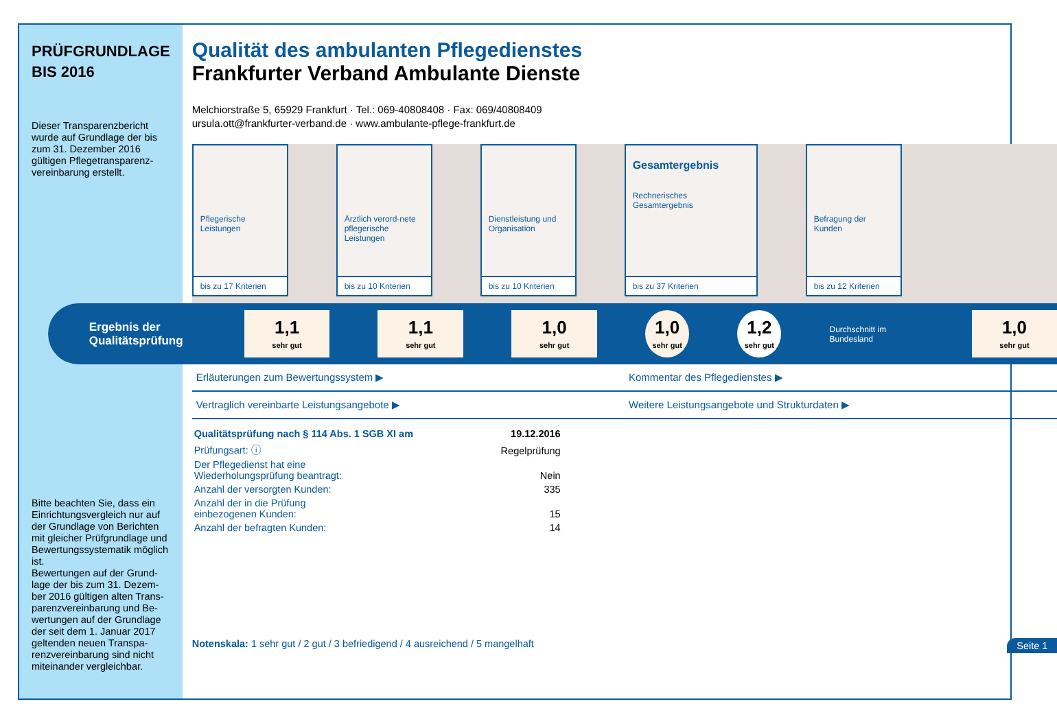PRÜFGRUNDLAGE
BIS 2016
Dieser Transparenzbericht wurde auf Grundlage der bis zum 31. Dezember 2016 gültigen Pflegetransparenz-vereinbarung erstellt.
Bitte beachten Sie, dass ein Einrichtungsvergleich nur auf der Grundlage von Berichten mit gleicher Prüfgrundlage und Bewertungssystematik möglich ist.
Bewertungen auf der Grund-lage der bis zum 31. Dezem-ber 2016 gültigen alten Trans-parenzvereinbarung und Be-wertungen auf der Grundlage der seit dem 1. Januar 2017 geltenden neuen Transpa-renzvereinbarung sind nicht miteinander vergleichbar.
Qualität des ambulanten Pflegedienstes
Frankfurter Verband Ambulante Dienste
Melchiorstraße 5, 65929 Frankfurt · Tel.: 069-40808408 · Fax: 069/40808409
ursula.ott@frankfurter-verband.de · www.ambulante-pflege-frankfurt.de
Pflegerische Leistungen
bis zu 17 Kriterien
Ärztlich verord-nete pflegerische Leistungen
bis zu 10 Kriterien
Dienstleistung und Organisation
bis zu 10 Kriterien
Gesamtergebnis
Rechnerisches Gesamtergebnis
bis zu 37 Kriterien
Befragung der Kunden
bis zu 12 Kriterien
Ergebnis der Qualitätsprüfung
1,1
sehr gut
1,1
sehr gut
1,0
sehr gut
1,0
sehr gut
1,2
sehr gut
Durchschnitt im Bundesland
1,0
sehr gut
Erläuterungen zum Bewertungssystem ▶
Kommentar des Pflegedienstes ▶
Vertraglich vereinbarte Leistungsangebote ▶
Weitere Leistungsangebote und Strukturdaten ▶
| Qualitätsprüfung nach § 114 Abs. 1 SGB XI am | 19.12.2016 |
| Prüfungsart: ⓘ | Regelprüfung |
| Der Pflegedienst hat eine Wiederholungsprüfung beantragt: | Nein |
| Anzahl der versorgten Kunden: | 335 |
| Anzahl der in die Prüfung einbezogenen Kunden: | 15 |
| Anzahl der befragten Kunden: | 14 |
Notenskala: 1 sehr gut / 2 gut / 3 befriedigend / 4 ausreichend / 5 mangelhaft Seite 1